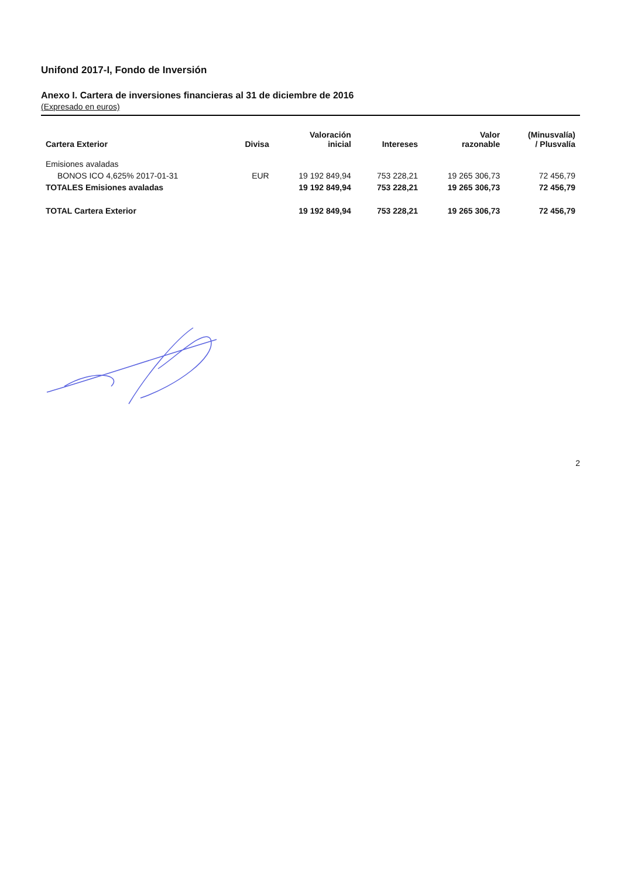Unifond 2017-I, Fondo de Inversión
Anexo I. Cartera de inversiones financieras al 31 de diciembre de 2016
(Expresado en euros)
| Cartera Exterior | Divisa | Valoración inicial | Intereses | Valor razonable | (Minusvalía) / Plusvalía |
| --- | --- | --- | --- | --- | --- |
| Emisiones avaladas | | | | | |
| BONOS ICO 4,625% 2017-01-31 | EUR | 19 192 849,94 | 753 228,21 | 19 265 306,73 | 72 456,79 |
| TOTALES Emisiones avaladas | | 19 192 849,94 | 753 228,21 | 19 265 306,73 | 72 456,79 |
| TOTAL Cartera Exterior | | 19 192 849,94 | 753 228,21 | 19 265 306,73 | 72 456,79 |
2